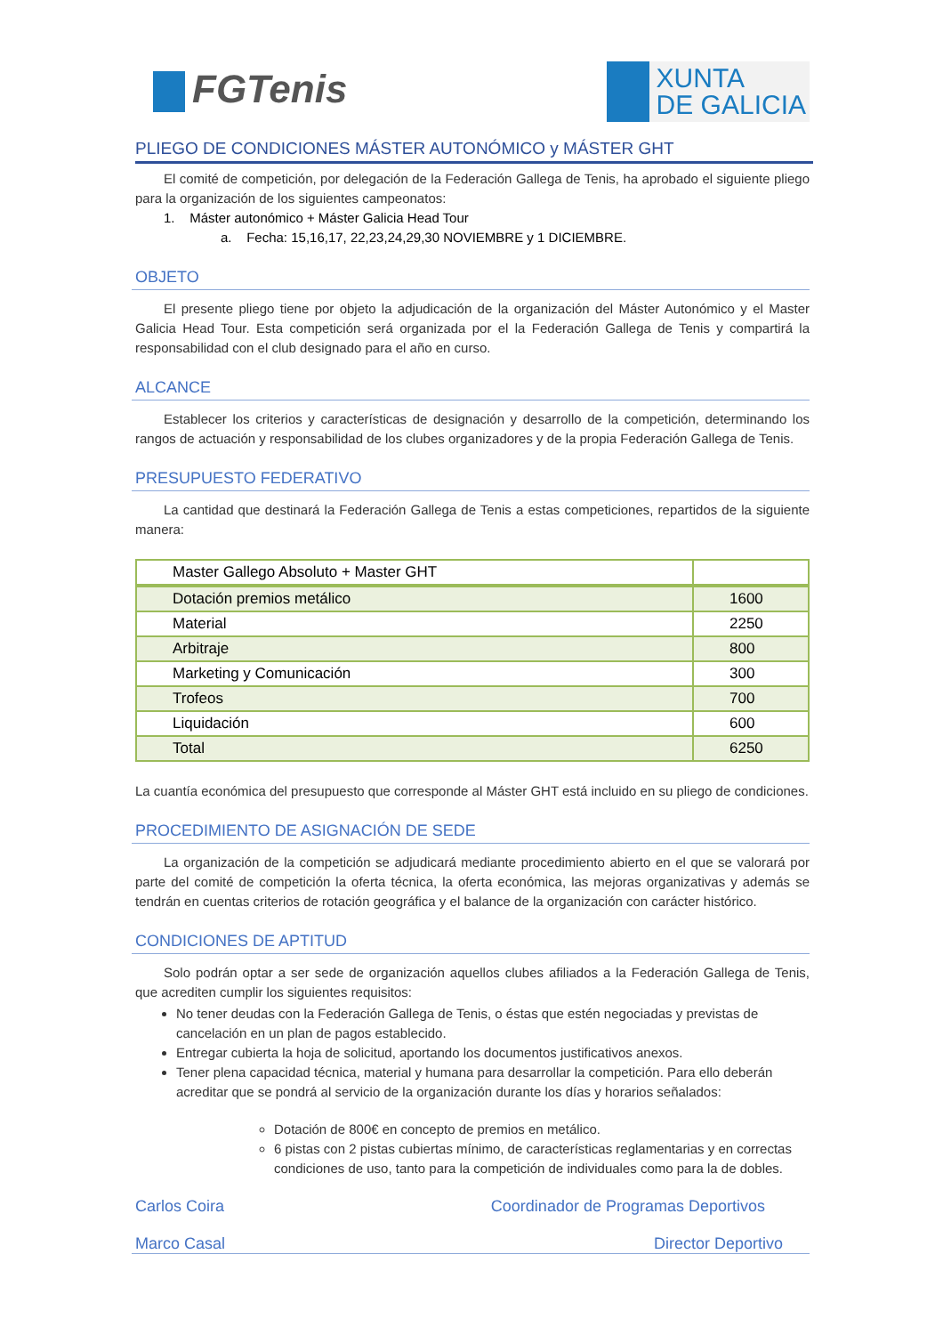FGTenis
XUNTA
DE GALICIA
PLIEGO DE CONDICIONES MÁSTER AUTONÓMICO y MÁSTER GHT
El comité de competición, por delegación de la Federación Gallega de Tenis, ha aprobado el siguiente pliego para la organización de los siguientes campeonatos:
1. Máster autonómico + Máster Galicia Head Tour
a. Fecha: 15,16,17, 22,23,24,29,30 NOVIEMBRE y 1 DICIEMBRE.
OBJETO
El presente pliego tiene por objeto la adjudicación de la organización del Máster Autonómico y el Master Galicia Head Tour. Esta competición será organizada por el la Federación Gallega de Tenis y compartirá la responsabilidad con el club designado para el año en curso.
ALCANCE
Establecer los criterios y características de designación y desarrollo de la competición, determinando los rangos de actuación y responsabilidad de los clubes organizadores y de la propia Federación Gallega de Tenis.
PRESUPUESTO FEDERATIVO
La cantidad que destinará la Federación Gallega de Tenis a estas competiciones, repartidos de la siguiente manera:
| Master Gallego Absoluto + Master GHT | |
| Dotación premios metálico | 1600 |
| Material | 2250 |
| Arbitraje | 800 |
| Marketing y Comunicación | 300 |
| Trofeos | 700 |
| Liquidación | 600 |
| Total | 6250 |
La cuantía económica del presupuesto que corresponde al Máster GHT está incluido en su pliego de condiciones.
PROCEDIMIENTO DE ASIGNACIÓN DE SEDE
La organización de la competición se adjudicará mediante procedimiento abierto en el que se valorará por parte del comité de competición la oferta técnica, la oferta económica, las mejoras organizativas y además se tendrán en cuentas criterios de rotación geográfica y el balance de la organización con carácter histórico.
CONDICIONES DE APTITUD
Solo podrán optar a ser sede de organización aquellos clubes afiliados a la Federación Gallega de Tenis, que acrediten cumplir los siguientes requisitos:
No tener deudas con la Federación Gallega de Tenis, o éstas que estén negociadas y previstas de cancelación en un plan de pagos establecido.
Entregar cubierta la hoja de solicitud, aportando los documentos justificativos anexos.
Tener plena capacidad técnica, material y humana para desarrollar la competición. Para ello deberán acreditar que se pondrá al servicio de la organización durante los días y horarios señalados:
Dotación de 800€ en concepto de premios en metálico.
6 pistas con 2 pistas cubiertas mínimo, de características reglamentarias y en correctas condiciones de uso, tanto para la competición de individuales como para la de dobles.
Carlos Coira Coordinador de Programas Deportivos
Marco Casal Director Deportivo